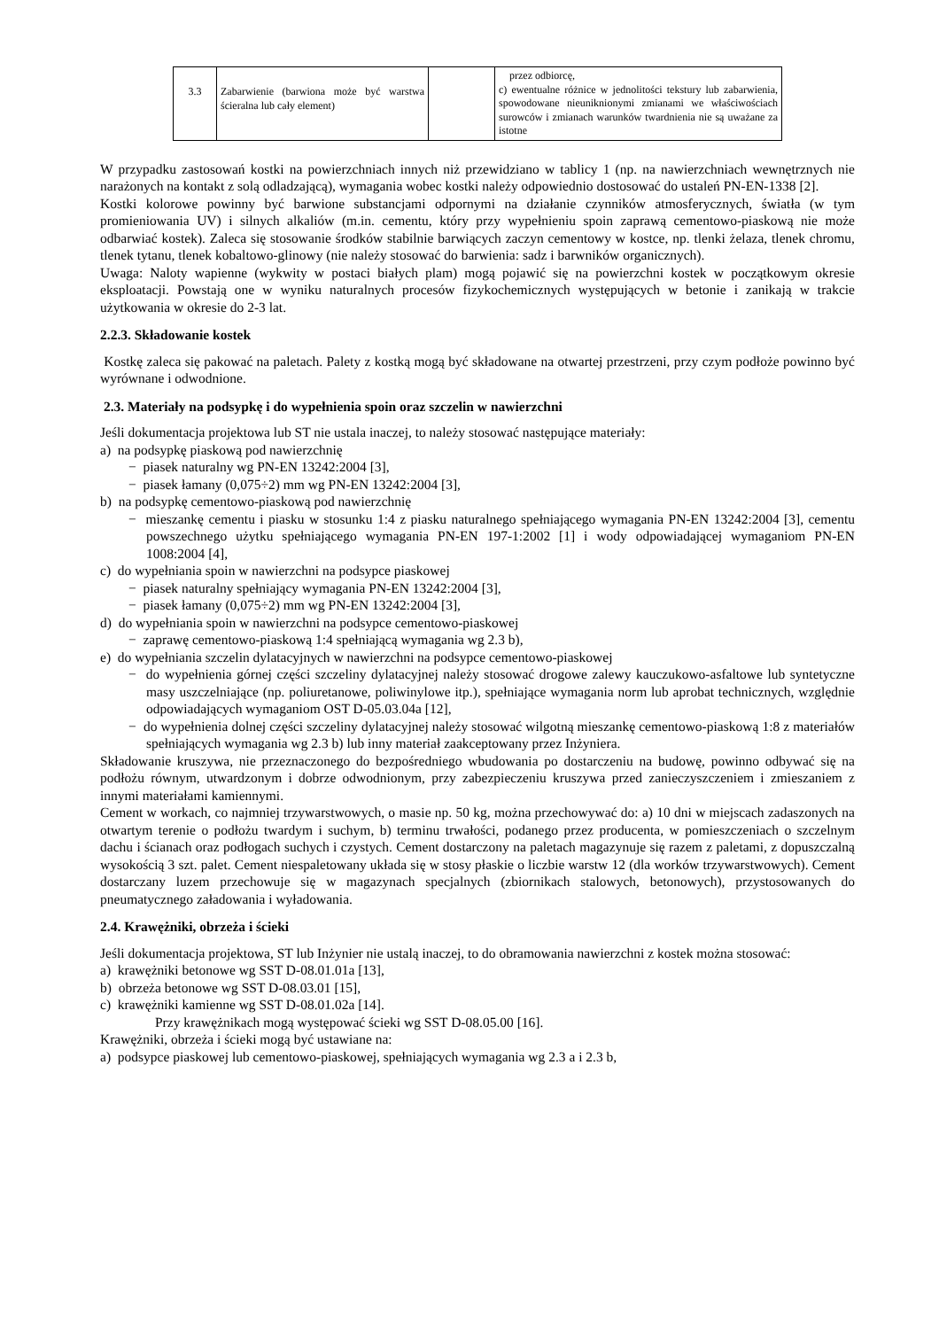| 3.3 | Zabarwienie (barwiona może być warstwa ścieralna lub cały element) | | przez odbiorcę, c) ewentualne różnice w jednolitości tekstury lub zabarwienia, spowodowane nieuniknionymi zmianami we właściwościach surowców i zmianach warunków twardnienia nie są uważane za istotne |
W przypadku zastosowań kostki na powierzchniach innych niż przewidziano w tablicy 1 (np. na nawierzchniach wewnętrznych nie narażonych na kontakt z solą odladzającą), wymagania wobec kostki należy odpowiednio dostosować do ustaleń PN-EN-1338 [2].
Kostki kolorowe powinny być barwione substancjami odpornymi na działanie czynników atmosferycznych, światła (w tym promieniowania UV) i silnych alkaliów (m.in. cementu, który przy wypełnieniu spoin zaprawą cementowo-piaskową nie może odbarwiać kostek). Zaleca się stosowanie środków stabilnie barwiących zaczyn cementowy w kostce, np. tlenki żelaza, tlenek chromu, tlenek tytanu, tlenek kobaltowo-glinowy (nie należy stosować do barwienia: sadz i barwników organicznych).
Uwaga: Naloty wapienne (wykwity w postaci białych plam) mogą pojawić się na powierzchni kostek w początkowym okresie eksploatacji. Powstają one w wyniku naturalnych procesów fizykochemicznych występujących w betonie i zanikają w trakcie użytkowania w okresie do 2-3 lat.
2.2.3. Składowanie kostek
Kostkę zaleca się pakować na paletach. Palety z kostką mogą być składowane na otwartej przestrzeni, przy czym podłoże powinno być wyrównane i odwodnione.
2.3. Materiały na podsypkę i do wypełnienia spoin oraz szczelin w nawierzchni
Jeśli dokumentacja projektowa lub ST nie ustala inaczej, to należy stosować następujące materiały:
a) na podsypkę piaskową pod nawierzchnię
− piasek naturalny wg PN-EN 13242:2004 [3],
− piasek łamany (0,075÷2) mm wg PN-EN 13242:2004 [3],
b) na podsypkę cementowo-piaskową pod nawierzchnię
− mieszankę cementu i piasku w stosunku 1:4 z piasku naturalnego spełniającego wymagania PN-EN 13242:2004 [3], cementu powszechnego użytku spełniającego wymagania PN-EN 197-1:2002 [1] i wody odpowiadającej wymaganiom PN-EN 1008:2004 [4],
c) do wypełniania spoin w nawierzchni na podsypce piaskowej
− piasek naturalny spełniający wymagania PN-EN 13242:2004 [3],
− piasek łamany (0,075÷2) mm wg PN-EN 13242:2004 [3],
d) do wypełniania spoin w nawierzchni na podsypce cementowo-piaskowej
− zaprawę cementowo-piaskową 1:4 spełniającą wymagania wg 2.3 b),
e) do wypełniania szczelin dylatacyjnych w nawierzchni na podsypce cementowo-piaskowej
− do wypełnienia górnej części szczeliny dylatacyjnej należy stosować drogowe zalewy kauczukowo-asfaltowe lub syntetyczne masy uszczelniające (np. poliuretanowe, poliwinylowe itp.), spełniające wymagania norm lub aprobat technicznych, względnie odpowiadających wymaganiom OST D-05.03.04a [12],
− do wypełnienia dolnej części szczeliny dylatacyjnej należy stosować wilgotną mieszankę cementowo-piaskową 1:8 z materiałów spełniających wymagania wg 2.3 b) lub inny materiał zaakceptowany przez Inżyniera.
Składowanie kruszywa, nie przeznaczonego do bezpośredniego wbudowania po dostarczeniu na budowę, powinno odbywać się na podłożu równym, utwardzonym i dobrze odwodnionym, przy zabezpieczeniu kruszywa przed zanieczyszczeniem i zmieszaniem z innymi materiałami kamiennymi.
Cement w workach, co najmniej trzywarstwowych, o masie np. 50 kg, można przechowywać do: a) 10 dni w miejscach zadaszonych na otwartym terenie o podłożu twardym i suchym, b) terminu trwałości, podanego przez producenta, w pomieszczeniach o szczelnym dachu i ścianach oraz podłogach suchych i czystych. Cement dostarczony na paletach magazynuje się razem z paletami, z dopuszczalną wysokością 3 szt. palet. Cement niespaletowany układa się w stosy płaskie o liczbie warstw 12 (dla worków trzywarstwowych). Cement dostarczany luzem przechowuje się w magazynach specjalnych (zbiornikach stalowych, betonowych), przystosowanych do pneumatycznego załadowania i wyładowania.
2.4. Krawężniki, obrzeża i ścieki
Jeśli dokumentacja projektowa, ST lub Inżynier nie ustalą inaczej, to do obramowania nawierzchni z kostek można stosować:
a) krawężniki betonowe wg SST D-08.01.01a [13],
b) obrzeża betonowe wg SST D-08.03.01 [15],
c) krawężniki kamienne wg SST D-08.01.02a [14].
Przy krawężnikach mogą występować ścieki wg SST D-08.05.00 [16].
Krawężniki, obrzeża i ścieki mogą być ustawiane na:
a) podsypce piaskowej lub cementowo-piaskowej, spełniających wymagania wg 2.3 a i 2.3 b,